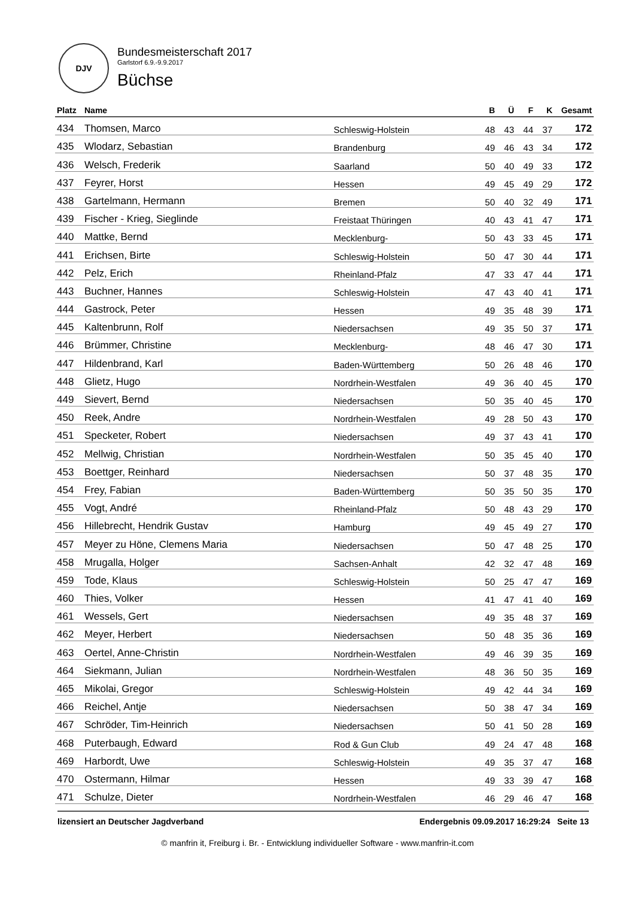DJV
Bundesmeisterschaft 2017
Garlstorf 6.9.-9.9.2017
Büchse
| Platz | Name | | B | Ü | F | K | Gesamt |
| --- | --- | --- | --- | --- | --- | --- | --- |
| 434 | Thomsen, Marco | Schleswig-Holstein | 48 | 43 | 44 | 37 | 172 |
| 435 | Wlodarz, Sebastian | Brandenburg | 49 | 46 | 43 | 34 | 172 |
| 436 | Welsch, Frederik | Saarland | 50 | 40 | 49 | 33 | 172 |
| 437 | Feyrer, Horst | Hessen | 49 | 45 | 49 | 29 | 172 |
| 438 | Gartelmann, Hermann | Bremen | 50 | 40 | 32 | 49 | 171 |
| 439 | Fischer - Krieg, Sieglinde | Freistaat Thüringen | 40 | 43 | 41 | 47 | 171 |
| 440 | Mattke, Bernd | Mecklenburg- | 50 | 43 | 33 | 45 | 171 |
| 441 | Erichsen, Birte | Schleswig-Holstein | 50 | 47 | 30 | 44 | 171 |
| 442 | Pelz, Erich | Rheinland-Pfalz | 47 | 33 | 47 | 44 | 171 |
| 443 | Buchner, Hannes | Schleswig-Holstein | 47 | 43 | 40 | 41 | 171 |
| 444 | Gastrock, Peter | Hessen | 49 | 35 | 48 | 39 | 171 |
| 445 | Kaltenbrunn, Rolf | Niedersachsen | 49 | 35 | 50 | 37 | 171 |
| 446 | Brümmer, Christine | Mecklenburg- | 48 | 46 | 47 | 30 | 171 |
| 447 | Hildenbrand, Karl | Baden-Württemberg | 50 | 26 | 48 | 46 | 170 |
| 448 | Glietz, Hugo | Nordrhein-Westfalen | 49 | 36 | 40 | 45 | 170 |
| 449 | Sievert, Bernd | Niedersachsen | 50 | 35 | 40 | 45 | 170 |
| 450 | Reek, Andre | Nordrhein-Westfalen | 49 | 28 | 50 | 43 | 170 |
| 451 | Specketer, Robert | Niedersachsen | 49 | 37 | 43 | 41 | 170 |
| 452 | Mellwig, Christian | Nordrhein-Westfalen | 50 | 35 | 45 | 40 | 170 |
| 453 | Boettger, Reinhard | Niedersachsen | 50 | 37 | 48 | 35 | 170 |
| 454 | Frey, Fabian | Baden-Württemberg | 50 | 35 | 50 | 35 | 170 |
| 455 | Vogt, André | Rheinland-Pfalz | 50 | 48 | 43 | 29 | 170 |
| 456 | Hillebrecht, Hendrik Gustav | Hamburg | 49 | 45 | 49 | 27 | 170 |
| 457 | Meyer zu Höne, Clemens Maria | Niedersachsen | 50 | 47 | 48 | 25 | 170 |
| 458 | Mrugalla, Holger | Sachsen-Anhalt | 42 | 32 | 47 | 48 | 169 |
| 459 | Tode, Klaus | Schleswig-Holstein | 50 | 25 | 47 | 47 | 169 |
| 460 | Thies, Volker | Hessen | 41 | 47 | 41 | 40 | 169 |
| 461 | Wessels, Gert | Niedersachsen | 49 | 35 | 48 | 37 | 169 |
| 462 | Meyer, Herbert | Niedersachsen | 50 | 48 | 35 | 36 | 169 |
| 463 | Oertel, Anne-Christin | Nordrhein-Westfalen | 49 | 46 | 39 | 35 | 169 |
| 464 | Siekmann, Julian | Nordrhein-Westfalen | 48 | 36 | 50 | 35 | 169 |
| 465 | Mikolai, Gregor | Schleswig-Holstein | 49 | 42 | 44 | 34 | 169 |
| 466 | Reichel, Antje | Niedersachsen | 50 | 38 | 47 | 34 | 169 |
| 467 | Schröder, Tim-Heinrich | Niedersachsen | 50 | 41 | 50 | 28 | 169 |
| 468 | Puterbaugh, Edward | Rod & Gun Club | 49 | 24 | 47 | 48 | 168 |
| 469 | Harbordt, Uwe | Schleswig-Holstein | 49 | 35 | 37 | 47 | 168 |
| 470 | Ostermann, Hilmar | Hessen | 49 | 33 | 39 | 47 | 168 |
| 471 | Schulze, Dieter | Nordrhein-Westfalen | 46 | 29 | 46 | 47 | 168 |
lizensiert an Deutscher Jagdverband Endergebnis 09.09.2017 16:29:24 Seite 13
© manfrin it, Freiburg i. Br. - Entwicklung individueller Software - www.manfrin-it.com